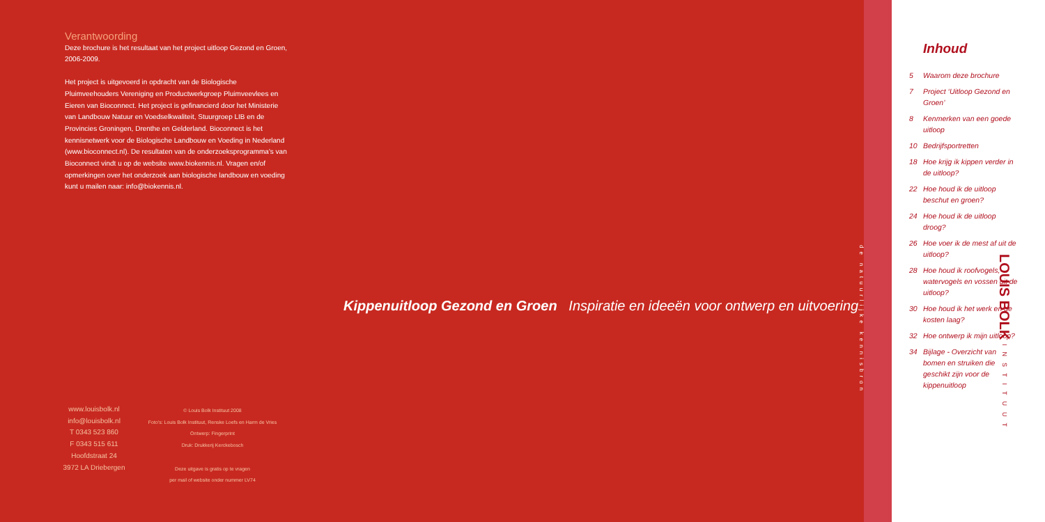Verantwoording
Deze brochure is het resultaat van het project uitloop Gezond en Groen, 2006-2009.
Het project is uitgevoerd in opdracht van de Biologische Pluimveehouders Vereniging en Productwerkgroep Pluimveevlees en Eieren van Bioconnect. Het project is gefinancierd door het Ministerie van Landbouw Natuur en Voedselkwaliteit, Stuurgroep LIB en de Provincies Groningen, Drenthe en Gelderland. Bioconnect is het kennisnetwerk voor de Biologische Landbouw en Voeding in Nederland (www.bioconnect.nl). De resultaten van de onderzoeksprogramma's van Bioconnect vindt u op de website www.biokennis.nl. Vragen en/of opmerkingen over het onderzoek aan biologische landbouw en voeding kunt u mailen naar: info@biokennis.nl.
www.louisbolk.nl
info@louisbolk.nl
T 0343 523 860
F 0343 515 611
Hoofdstraat 24
3972 LA Driebergen
© Louis Bolk Instituut 2008
Foto's: Louis Bolk Instituut, Renske Loefs en Harm de Vries
Ontwerp: Fingerprint
Druk: Drukkerij Kerckebosch
Deze uitgave is gratis op te vragen
per mail of website onder nummer LV74
Kippenuitloop Gezond en Groen Inspiratie en ideeën voor ontwerp en uitvoering
de natuurlijke kennisbron
Inhoud
5 Waarom deze brochure
7 Project ‘Uitloop Gezond en Groen’
8 Kenmerken van een goede uitloop
10 Bedrijfsportretten
18 Hoe krijg ik kippen verder in de uitloop?
22 Hoe houd ik de uitloop beschut en groen?
24 Hoe houd ik de uitloop droog?
26 Hoe voer ik de mest af uit de uitloop?
28 Hoe houd ik roofvogels, watervogels en vossen uit de uitloop?
30 Hoe houd ik het werk en de kosten laag?
32 Hoe ontwerp ik mijn uitloop?
34 Bijlage - Overzicht van bomen en struiken die geschikt zijn voor de kippenuitloop
LOUIS BOLK INSTITUUT